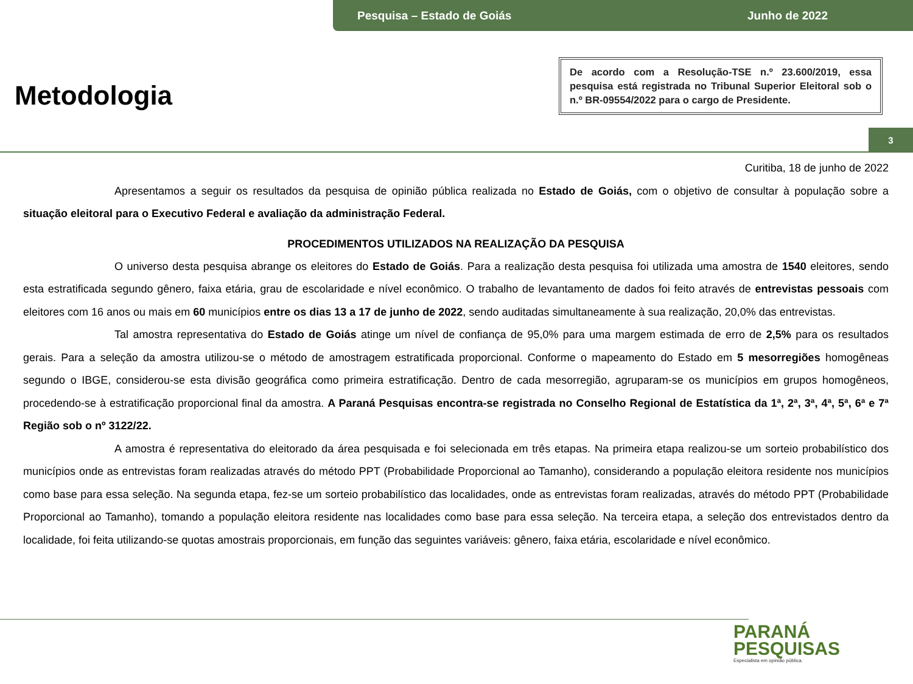Pesquisa – Estado de Goiás Junho de 2022
Metodologia
De acordo com a Resolução-TSE n.º 23.600/2019, essa pesquisa está registrada no Tribunal Superior Eleitoral sob o n.º BR-09554/2022 para o cargo de Presidente.
3
Curitiba, 18 de junho de 2022
Apresentamos a seguir os resultados da pesquisa de opinião pública realizada no Estado de Goiás, com o objetivo de consultar à população sobre a situação eleitoral para o Executivo Federal e avaliação da administração Federal.
PROCEDIMENTOS UTILIZADOS NA REALIZAÇÃO DA PESQUISA
O universo desta pesquisa abrange os eleitores do Estado de Goiás. Para a realização desta pesquisa foi utilizada uma amostra de 1540 eleitores, sendo esta estratificada segundo gênero, faixa etária, grau de escolaridade e nível econômico. O trabalho de levantamento de dados foi feito através de entrevistas pessoais com eleitores com 16 anos ou mais em 60 municípios entre os dias 13 a 17 de junho de 2022, sendo auditadas simultaneamente à sua realização, 20,0% das entrevistas.
Tal amostra representativa do Estado de Goiás atinge um nível de confiança de 95,0% para uma margem estimada de erro de 2,5% para os resultados gerais. Para a seleção da amostra utilizou-se o método de amostragem estratificada proporcional. Conforme o mapeamento do Estado em 5 mesorregiões homogêneas segundo o IBGE, considerou-se esta divisão geográfica como primeira estratificação. Dentro de cada mesorregião, agruparam-se os municípios em grupos homogêneos, procedendo-se à estratificação proporcional final da amostra. A Paraná Pesquisas encontra-se registrada no Conselho Regional de Estatística da 1ª, 2ª, 3ª, 4ª, 5ª, 6ª e 7ª Região sob o nº 3122/22.
A amostra é representativa do eleitorado da área pesquisada e foi selecionada em três etapas. Na primeira etapa realizou-se um sorteio probabilístico dos municípios onde as entrevistas foram realizadas através do método PPT (Probabilidade Proporcional ao Tamanho), considerando a população eleitora residente nos municípios como base para essa seleção. Na segunda etapa, fez-se um sorteio probabilístico das localidades, onde as entrevistas foram realizadas, através do método PPT (Probabilidade Proporcional ao Tamanho), tomando a população eleitora residente nas localidades como base para essa seleção. Na terceira etapa, a seleção dos entrevistados dentro da localidade, foi feita utilizando-se quotas amostrais proporcionais, em função das seguintes variáveis: gênero, faixa etária, escolaridade e nível econômico.
PARANÁ
PESQUISAS
Especialista em opinião pública.